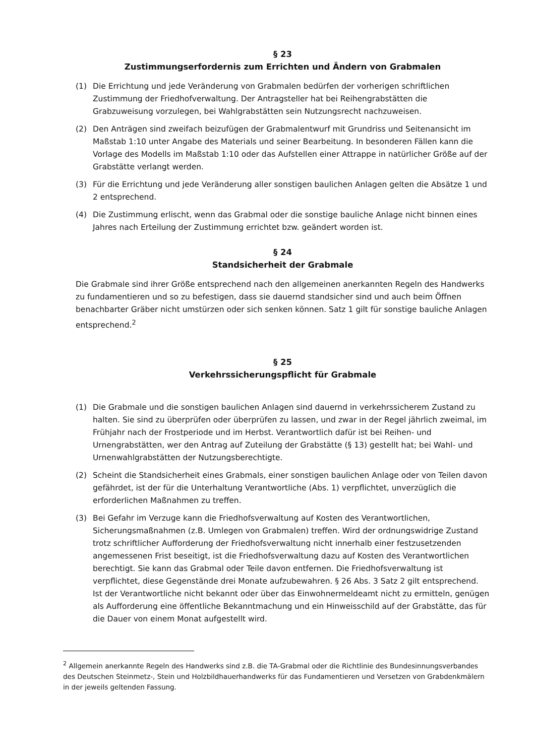§ 23
Zustimmungserfordernis zum Errichten und Ändern von Grabmalen
(1) Die Errichtung und jede Veränderung von Grabmalen bedürfen der vorherigen schriftlichen Zustimmung der Friedhofverwaltung. Der Antragsteller hat bei Reihengrabstätten die Grabzuweisung vorzulegen, bei Wahlgrabstätten sein Nutzungsrecht nachzuweisen.
(2) Den Anträgen sind zweifach beizufügen der Grabmalentwurf mit Grundriss und Seitenansicht im Maßstab 1:10 unter Angabe des Materials und seiner Bearbeitung. In besonderen Fällen kann die Vorlage des Modells im Maßstab 1:10 oder das Aufstellen einer Attrappe in natürlicher Größe auf der Grabstätte verlangt werden.
(3) Für die Errichtung und jede Veränderung aller sonstigen baulichen Anlagen gelten die Absätze 1 und 2 entsprechend.
(4) Die Zustimmung erlischt, wenn das Grabmal oder die sonstige bauliche Anlage nicht binnen eines Jahres nach Erteilung der Zustimmung errichtet bzw. geändert worden ist.
§ 24
Standsicherheit der Grabmale
Die Grabmale sind ihrer Größe entsprechend nach den allgemeinen anerkannten Regeln des Handwerks zu fundamentieren und so zu befestigen, dass sie dauernd standsicher sind und auch beim Öffnen benachbarter Gräber nicht umstürzen oder sich senken können. Satz 1 gilt für sonstige bauliche Anlagen entsprechend.<sup>2</sup>
§ 25
Verkehrssicherungspflicht für Grabmale
(1) Die Grabmale und die sonstigen baulichen Anlagen sind dauernd in verkehrssicherem Zustand zu halten. Sie sind zu überprüfen oder überprüfen zu lassen, und zwar in der Regel jährlich zweimal, im Frühjahr nach der Frostperiode und im Herbst. Verantwortlich dafür ist bei Reihen- und Urnengrabstätten, wer den Antrag auf Zuteilung der Grabstätte (§ 13) gestellt hat; bei Wahl- und Urnenwahlgrabstätten der Nutzungsberechtigte.
(2) Scheint die Standsicherheit eines Grabmals, einer sonstigen baulichen Anlage oder von Teilen davon gefährdet, ist der für die Unterhaltung Verantwortliche (Abs. 1) verpflichtet, unverzüglich die erforderlichen Maßnahmen zu treffen.
(3) Bei Gefahr im Verzuge kann die Friedhofsverwaltung auf Kosten des Verantwortlichen, Sicherungsmaßnahmen (z.B. Umlegen von Grabmalen) treffen. Wird der ordnungswidrige Zustand trotz schriftlicher Aufforderung der Friedhofsverwaltung nicht innerhalb einer festzusetzenden angemessenen Frist beseitigt, ist die Friedhofsverwaltung dazu auf Kosten des Verantwortlichen berechtigt. Sie kann das Grabmal oder Teile davon entfernen. Die Friedhofsverwaltung ist verpflichtet, diese Gegenstände drei Monate aufzubewahren. § 26 Abs. 3 Satz 2 gilt entsprechend. Ist der Verantwortliche nicht bekannt oder über das Einwohnermeldeamt nicht zu ermitteln, genügen als Aufforderung eine öffentliche Bekanntmachung und ein Hinweisschild auf der Grabstätte, das für die Dauer von einem Monat aufgestellt wird.
<sup>2</sup> Allgemein anerkannte Regeln des Handwerks sind z.B. die TA-Grabmal oder die Richtlinie des Bundesinnungsverbandes des Deutschen Steinmetz-, Stein und Holzbildhauerhandwerks für das Fundamentieren und Versetzen von Grabdenkmälern in der jeweils geltenden Fassung.